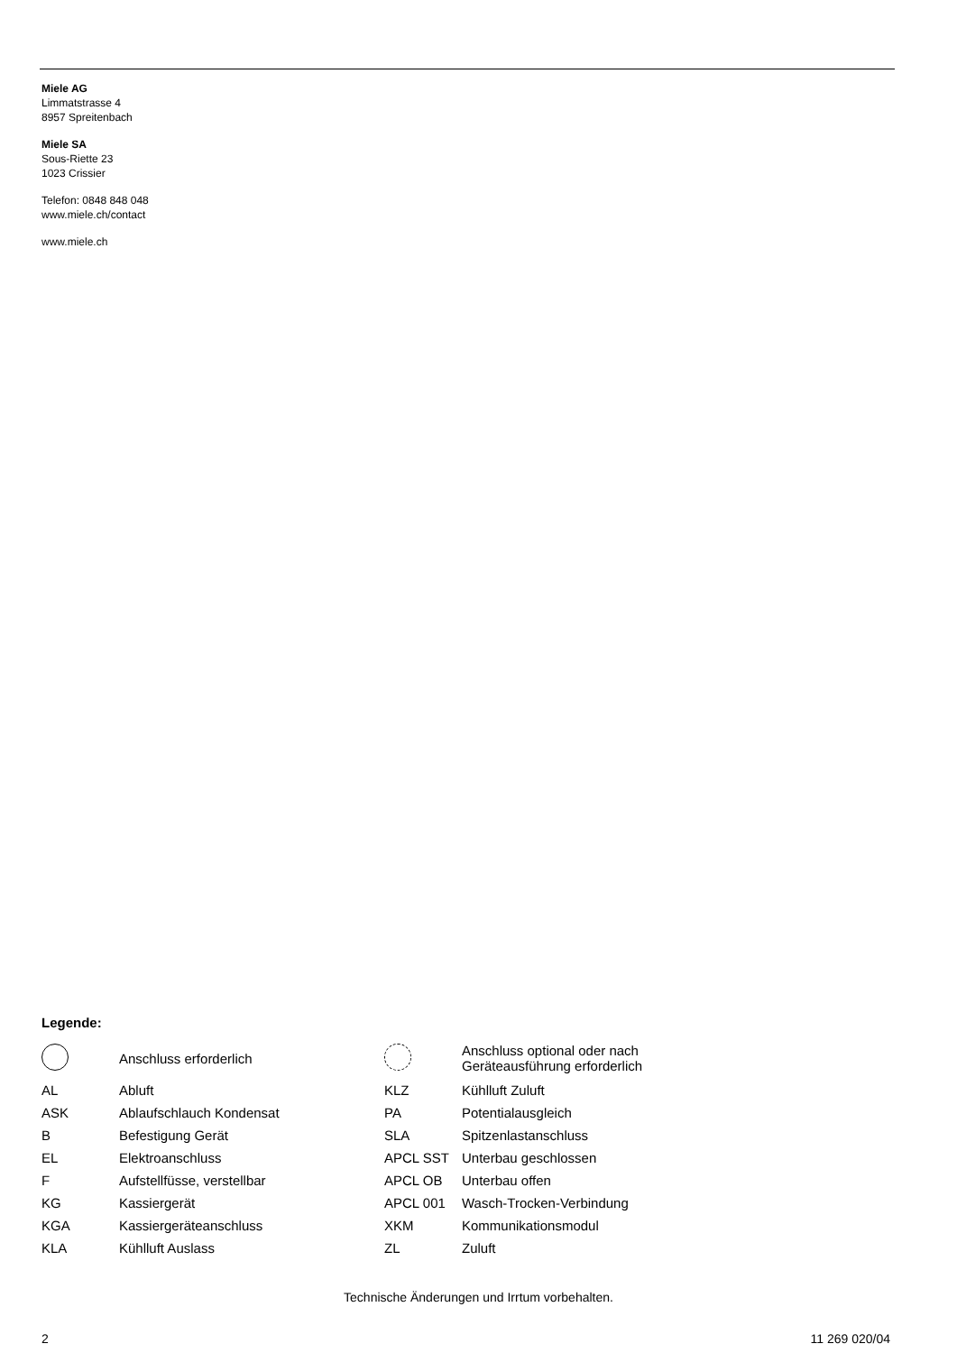Miele AG
Limmatstrasse 4
8957 Spreitenbach
Miele SA
Sous-Riette 23
1023 Crissier
Telefon: 0848 848 048
www.miele.ch/contact
www.miele.ch
Legende:
| | Anschluss erforderlich | | Anschluss optional oder nach Geräteausführung erforderlich |
| AL | Abluft | KLZ | Kühlluft Zuluft |
| ASK | Ablaufschlauch Kondensat | PA | Potentialausgleich |
| B | Befestigung Gerät | SLA | Spitzenlastanschluss |
| EL | Elektroanschluss | APCL SST | Unterbau geschlossen |
| F | Aufstellfüsse, verstellbar | APCL OB | Unterbau offen |
| KG | Kassiergerät | APCL 001 | Wasch-Trocken-Verbindung |
| KGA | Kassiergeräteanschluss | XKM | Kommunikationsmodul |
| KLA | Kühlluft Auslass | ZL | Zuluft |
Technische Änderungen und Irrtum vorbehalten.
2 11 269 020/04